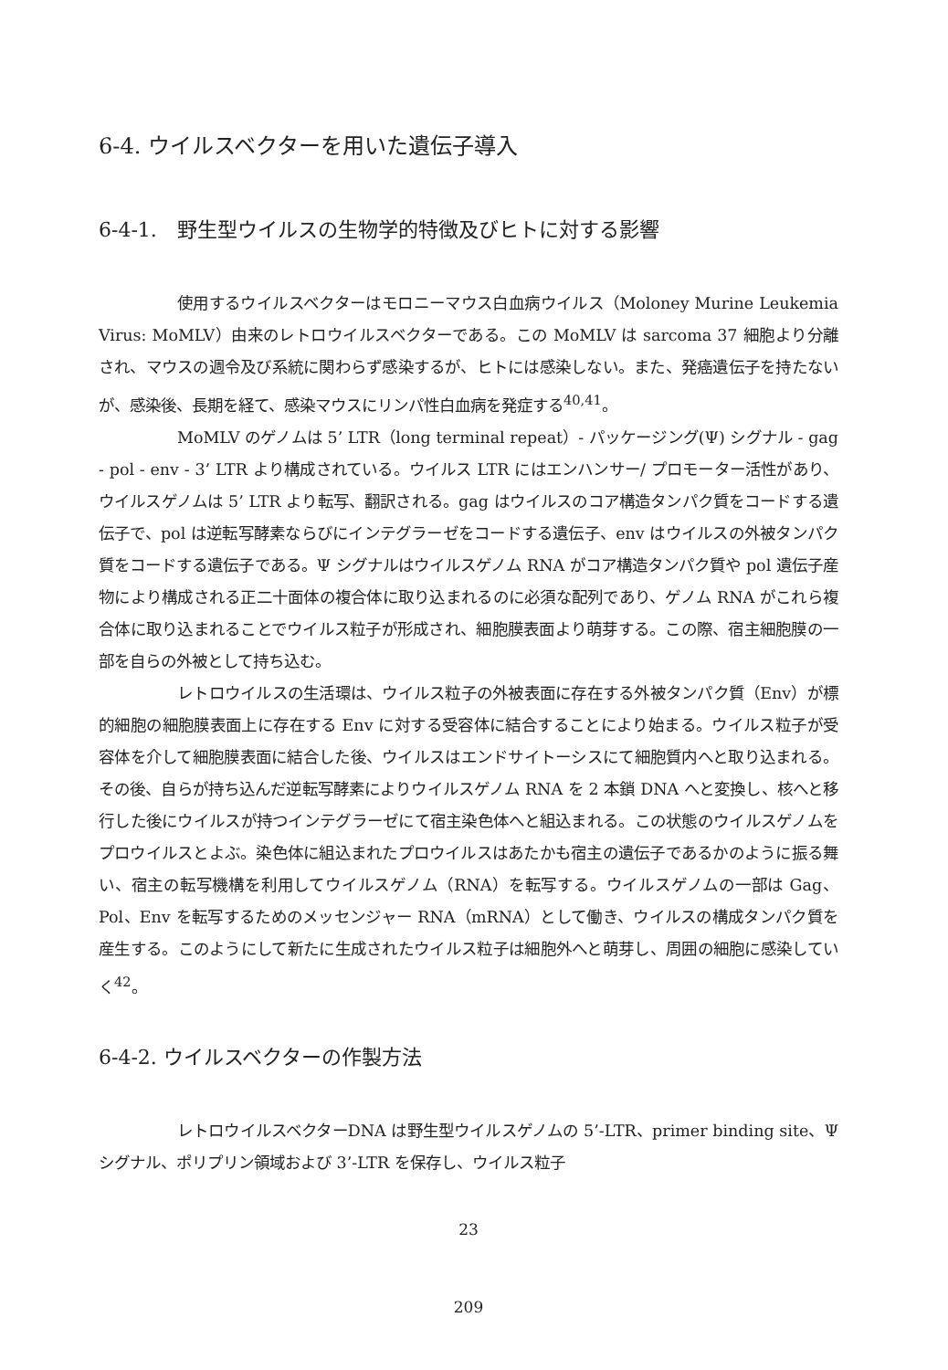6-4. ウイルスベクターを用いた遺伝子導入
6-4-1.　野生型ウイルスの生物学的特徴及びヒトに対する影響
使用するウイルスベクターはモロニーマウス白血病ウイルス（Moloney Murine Leukemia Virus: MoMLV）由来のレトロウイルスベクターである。この MoMLV は sarcoma 37 細胞より分離され、マウスの週令及び系統に関わらず感染するが、ヒトには感染しない。また、発癌遺伝子を持たないが、感染後、長期を経て、感染マウスにリンパ性白血病を発症する<sup>40,41</sup>。
MoMLV のゲノムは 5’ LTR（long terminal repeat）- パッケージング(Ψ) シグナル - gag - pol - env - 3’ LTR より構成されている。ウイルス LTR にはエンハンサー/ プロモーター活性があり、ウイルスゲノムは 5’ LTR より転写、翻訳される。gag はウイルスのコア構造タンパク質をコードする遺伝子で、pol は逆転写酵素ならびにインテグラーゼをコードする遺伝子、env はウイルスの外被タンパク質をコードする遺伝子である。Ψ シグナルはウイルスゲノム RNA がコア構造タンパク質や pol 遺伝子産物により構成される正二十面体の複合体に取り込まれるのに必須な配列であり、ゲノム RNA がこれら複合体に取り込まれることでウイルス粒子が形成され、細胞膜表面より萌芽する。この際、宿主細胞膜の一部を自らの外被として持ち込む。
レトロウイルスの生活環は、ウイルス粒子の外被表面に存在する外被タンパク質（Env）が標的細胞の細胞膜表面上に存在する Env に対する受容体に結合することにより始まる。ウイルス粒子が受容体を介して細胞膜表面に結合した後、ウイルスはエンドサイトーシスにて細胞質内へと取り込まれる。その後、自らが持ち込んだ逆転写酵素によりウイルスゲノム RNA を 2 本鎖 DNA へと変換し、核へと移行した後にウイルスが持つインテグラーゼにて宿主染色体へと組込まれる。この状態のウイルスゲノムをプロウイルスとよぶ。染色体に組込まれたプロウイルスはあたかも宿主の遺伝子であるかのように振る舞い、宿主の転写機構を利用してウイルスゲノム（RNA）を転写する。ウイルスゲノムの一部は Gag、Pol、Env を転写するためのメッセンジャー RNA（mRNA）として働き、ウイルスの構成タンパク質を産生する。このようにして新たに生成されたウイルス粒子は細胞外へと萌芽し、周囲の細胞に感染していく<sup>42</sup>。
6-4-2. ウイルスベクターの作製方法
レトロウイルスベクターDNA は野生型ウイルスゲノムの 5’-LTR、primer binding site、Ψ シグナル、ポリプリン領域および 3’-LTR を保存し、ウイルス粒子
23
209